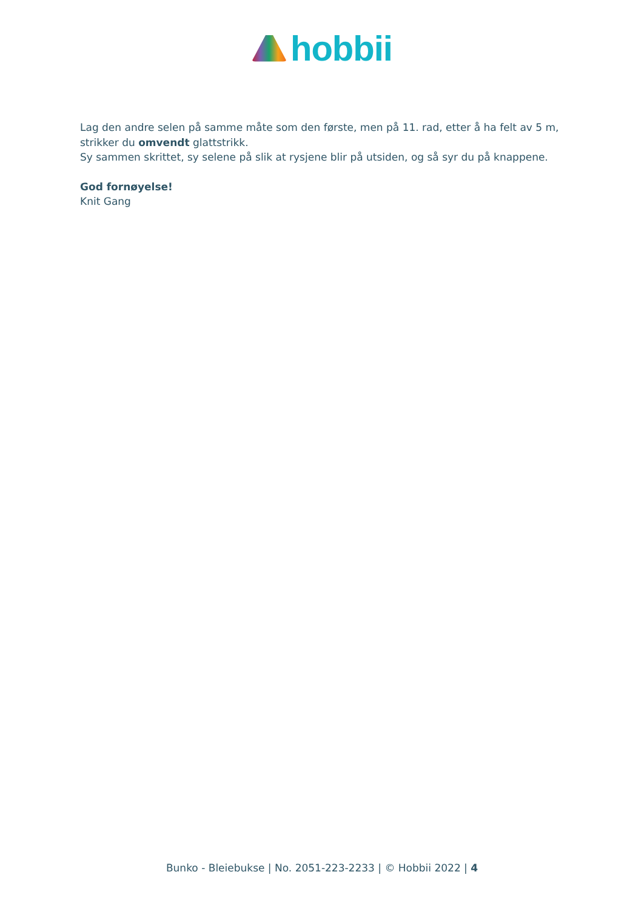hobbii
Lag den andre selen på samme måte som den første, men på 11. rad, etter å ha felt av 5 m, strikker du omvendt glattstrikk.
Sy sammen skrittet, sy selene på slik at rysjene blir på utsiden, og så syr du på knappene.
God fornøyelse!
Knit Gang
Bunko - Bleiebukse | No. 2051-223-2233 | © Hobbii 2022 | 4